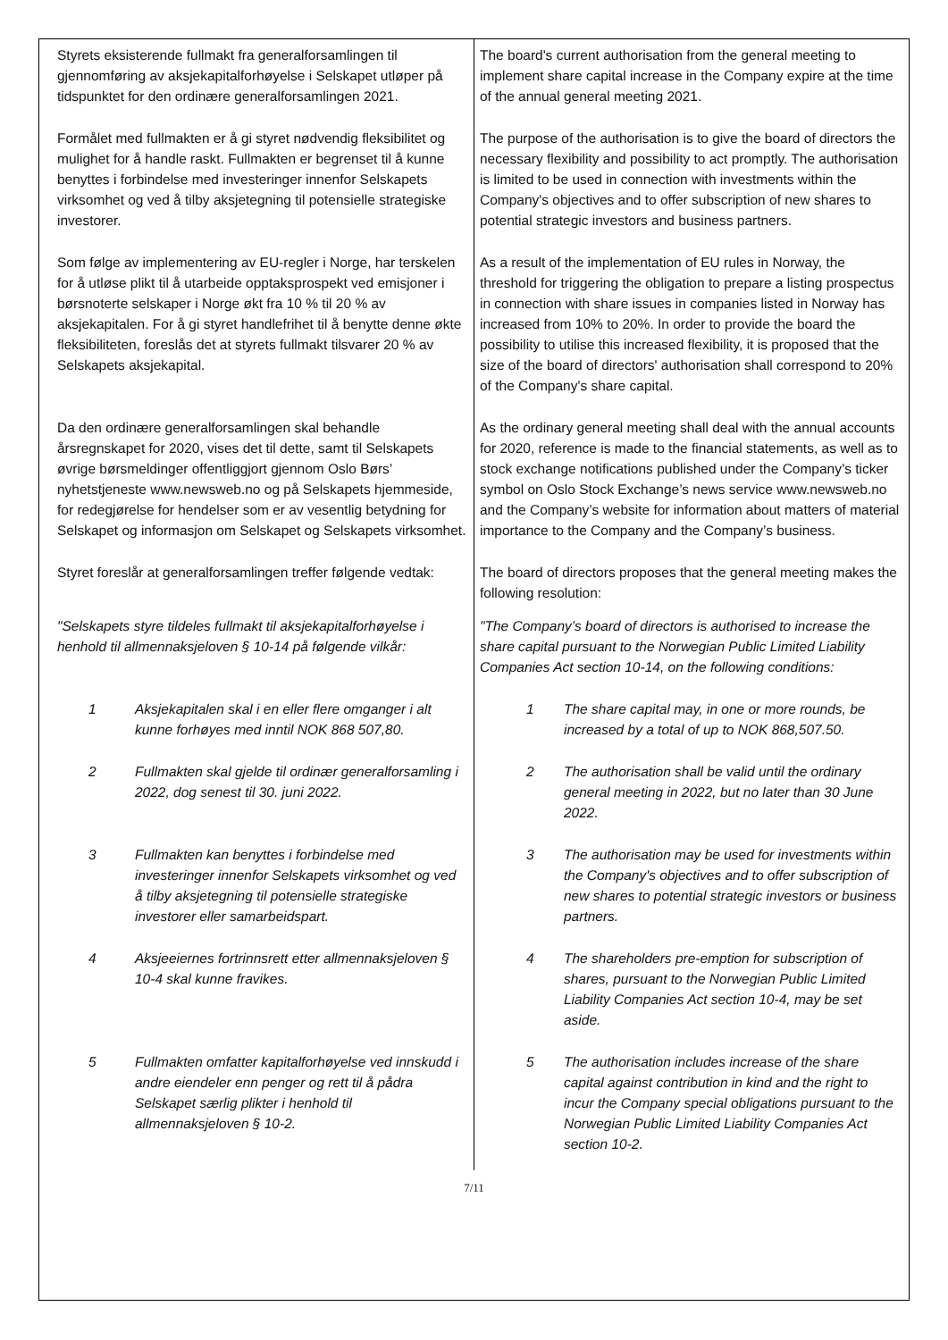| Styrets eksisterende fullmakt fra generalforsamlingen til gjennomføring av aksjekapitalforhøyelse i Selskapet utløper på tidspunktet for den ordinære generalforsamlingen 2021. | The board's current authorisation from the general meeting to implement share capital increase in the Company expire at the time of the annual general meeting 2021. |
| Formålet med fullmakten er å gi styret nødvendig fleksibilitet og mulighet for å handle raskt. Fullmakten er begrenset til å kunne benyttes i forbindelse med investeringer innenfor Selskapets virksomhet og ved å tilby aksjetegning til potensielle strategiske investorer. | The purpose of the authorisation is to give the board of directors the necessary flexibility and possibility to act promptly. The authorisation is limited to be used in connection with investments within the Company's objectives and to offer subscription of new shares to potential strategic investors and business partners. |
| Som følge av implementering av EU-regler i Norge, har terskelen for å utløse plikt til å utarbeide opptaksprospekt ved emisjoner i børsnoterte selskaper i Norge økt fra 10 % til 20 % av aksjekapitalen. For å gi styret handlefrihet til å benytte denne økte fleksibiliteten, foreslås det at styrets fullmakt tilsvarer 20 % av Selskapets aksjekapital. | As a result of the implementation of EU rules in Norway, the threshold for triggering the obligation to prepare a listing prospectus in connection with share issues in companies listed in Norway has increased from 10% to 20%. In order to provide the board the possibility to utilise this increased flexibility, it is proposed that the size of the board of directors' authorisation shall correspond to 20% of the Company's share capital. |
| Da den ordinære generalforsamlingen skal behandle årsregnskapet for 2020, vises det til dette, samt til Selskapets øvrige børsmeldinger offentliggjort gjennom Oslo Børs’ nyhetstjeneste www.newsweb.no og på Selskapets hjemmeside, for redegjørelse for hendelser som er av vesentlig betydning for Selskapet og informasjon om Selskapet og Selskapets virksomhet. | As the ordinary general meeting shall deal with the annual accounts for 2020, reference is made to the financial statements, as well as to stock exchange notifications published under the Company’s ticker symbol on Oslo Stock Exchange’s news service www.newsweb.no and the Company’s website for information about matters of material importance to the Company and the Company’s business. |
| Styret foreslår at generalforsamlingen treffer følgende vedtak: | The board of directors proposes that the general meeting makes the following resolution: |
| "Selskapets styre tildeles fullmakt til aksjekapitalforhøyelse i henhold til allmennaksjeloven § 10-14 på følgende vilkår: | "The Company’s board of directors is authorised to increase the share capital pursuant to the Norwegian Public Limited Liability Companies Act section 10-14, on the following conditions: |
| 1 Aksjekapitalen skal i en eller flere omganger i alt kunne forhøyes med inntil NOK 868 507,80. | 1 The share capital may, in one or more rounds, be increased by a total of up to NOK 868,507.50. |
| 2 Fullmakten skal gjelde til ordinær generalforsamling i 2022, dog senest til 30. juni 2022. | 2 The authorisation shall be valid until the ordinary general meeting in 2022, but no later than 30 June 2022. |
| 3 Fullmakten kan benyttes i forbindelse med investeringer innenfor Selskapets virksomhet og ved å tilby aksjetegning til potensielle strategiske investorer eller samarbeidspart. | 3 The authorisation may be used for investments within the Company's objectives and to offer subscription of new shares to potential strategic investors or business partners. |
| 4 Aksjeeiernes fortrinnsrett etter allmennaksjeloven § 10-4 skal kunne fravikes. | 4 The shareholders pre-emption for subscription of shares, pursuant to the Norwegian Public Limited Liability Companies Act section 10-4, may be set aside. |
| 5 Fullmakten omfatter kapitalforhøyelse ved innskudd i andre eiendeler enn penger og rett til å pådra Selskapet særlig plikter i henhold til allmennaksjeloven § 10-2. | 5 The authorisation includes increase of the share capital against contribution in kind and the right to incur the Company special obligations pursuant to the Norwegian Public Limited Liability Companies Act section 10-2. |
7/11